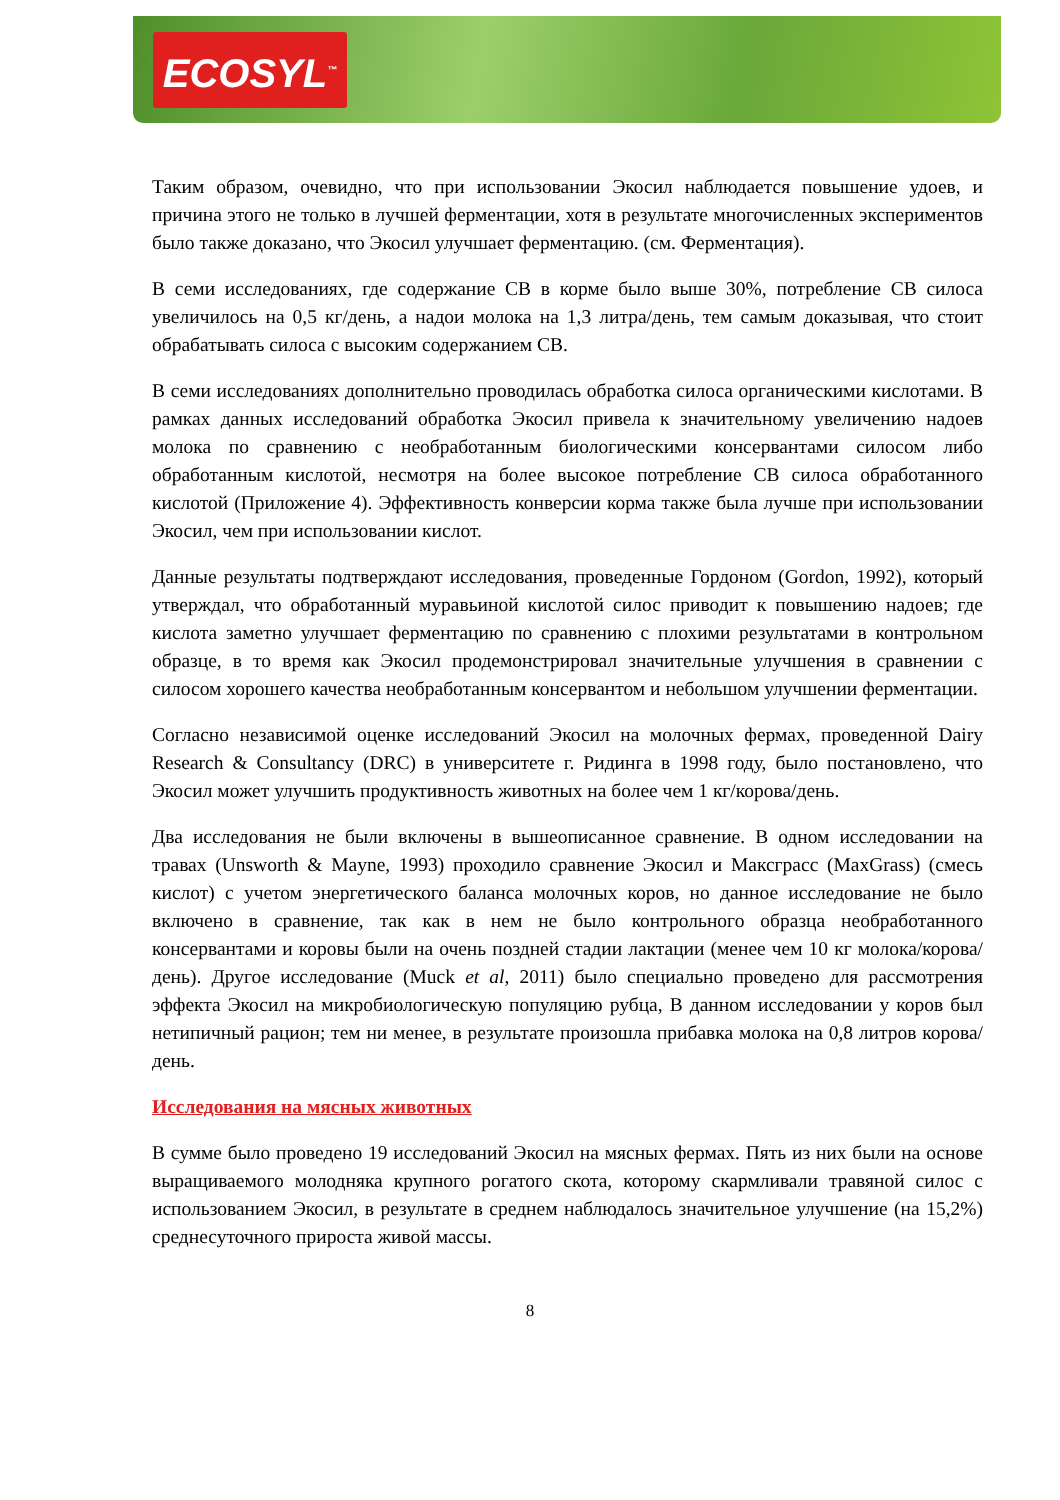ECOSYL<sup>™</sup>
Таким образом, очевидно, что при использовании Экосил наблюдается повышение удоев, и причина этого не только в лучшей ферментации, хотя в результате многочисленных экспериментов было также доказано, что Экосил улучшает ферментацию. (см. Ферментация).
В семи исследованиях, где содержание СВ в корме было выше 30%, потребление СВ силоса увеличилось на 0,5 кг/день, а надои молока на 1,3 литра/день, тем самым доказывая, что стоит обрабатывать силоса с высоким содержанием СВ.
В семи исследованиях дополнительно проводилась обработка силоса органическими кислотами. В рамках данных исследований обработка Экосил привела к значительному увеличению надоев молока по сравнению с необработанным биологическими консервантами силосом либо обработанным кислотой, несмотря на более высокое потребление СВ силоса обработанного кислотой (Приложение 4). Эффективность конверсии корма также была лучше при использовании Экосил, чем при использовании кислот.
Данные результаты подтверждают исследования, проведенные Гордоном (Gordon, 1992), который утверждал, что обработанный муравьиной кислотой силос приводит к повышению надоев; где кислота заметно улучшает ферментацию по сравнению с плохими результатами в контрольном образце, в то время как Экосил продемонстрировал значительные улучшения в сравнении с силосом хорошего качества необработанным консервантом и небольшом улучшении ферментации.
Согласно независимой оценке исследований Экосил на молочных фермах, проведенной Dairy Research & Consultancy (DRC) в университете г. Ридинга в 1998 году, было постановлено, что Экосил может улучшить продуктивность животных на более чем 1 кг/корова/день.
Два исследования не были включены в вышеописанное сравнение. В одном исследовании на травах (Unsworth & Mayne, 1993) проходило сравнение Экосил и Максграсс (MaxGrass) (смесь кислот) с учетом энергетического баланса молочных коров, но данное исследование не было включено в сравнение, так как в нем не было контрольного образца необработанного консервантами и коровы были на очень поздней стадии лактации (менее чем 10 кг молока/корова/день). Другое исследование (Muck et al, 2011) было специально проведено для рассмотрения эффекта Экосил на микробиологическую популяцию рубца, В данном исследовании у коров был нетипичный рацион; тем ни менее, в результате произошла прибавка молока на 0,8 литров корова/день.
Исследования на мясных животных
В сумме было проведено 19 исследований Экосил на мясных фермах. Пять из них были на основе выращиваемого молодняка крупного рогатого скота, которому скармливали травяной силос с использованием Экосил, в результате в среднем наблюдалось значительное улучшение (на 15,2%) среднесуточного прироста живой массы.
8